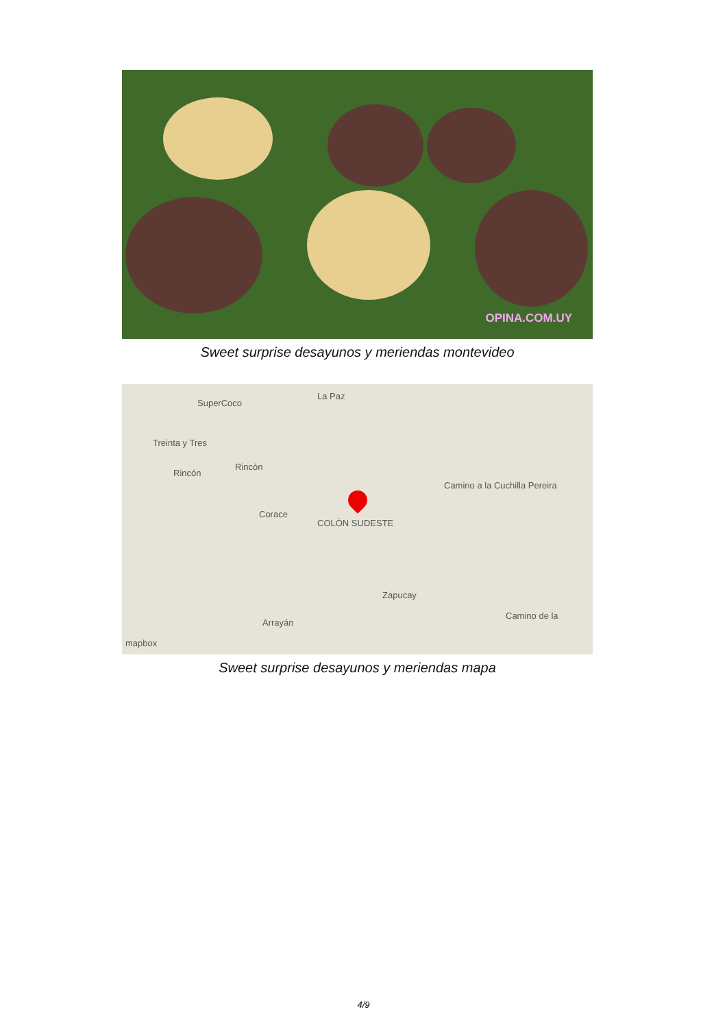OPINA.COM.UY
Sweet surprise desayunos y meriendas montevideo
SuperCoco
La Paz
Treinta y Tres
Rincón
Rincón
Corace
COLÓN SUDESTE
Camino a la Cuchilla Pereira
Camino de la
Arrayán
Zapucay
mapbox
Sweet surprise desayunos y meriendas mapa
4/9